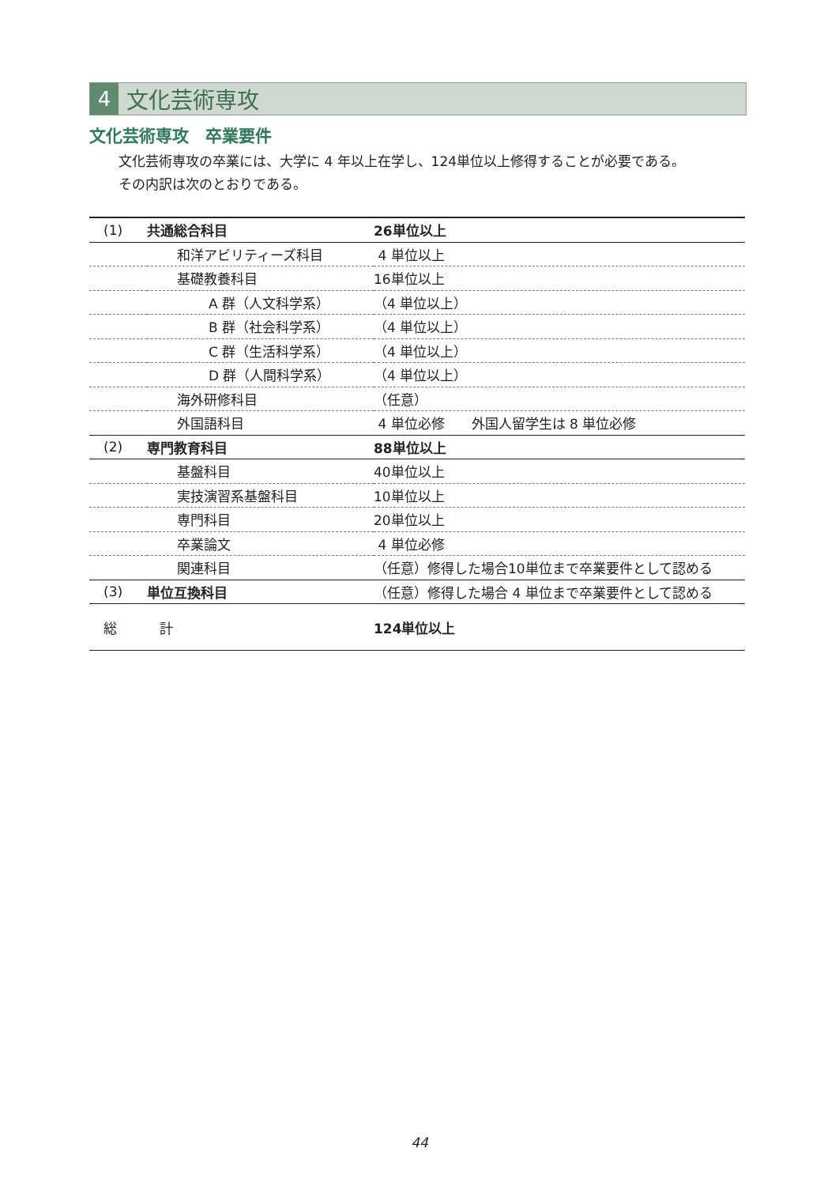4
文化芸術専攻
文化芸術専攻　卒業要件
文化芸術専攻の卒業には、大学に 4 年以上在学し、124単位以上修得することが必要である。
その内訳は次のとおりである。
| (1) | 共通総合科目 | 26単位以上 |
| | 和洋アビリティーズ科目 | 4 単位以上 |
| | 基礎教養科目 | 16単位以上 |
| | A 群（人文科学系） | （4 単位以上） |
| | B 群（社会科学系） | （4 単位以上） |
| | C 群（生活科学系） | （4 単位以上） |
| | D 群（人間科学系） | （4 単位以上） |
| | 海外研修科目 | （任意） |
| | 外国語科目 | 4 単位必修 外国人留学生は 8 単位必修 |
| (2) | 専門教育科目 | 88単位以上 |
| | 基盤科目 | 40単位以上 |
| | 実技演習系基盤科目 | 10単位以上 |
| | 専門科目 | 20単位以上 |
| | 卒業論文 | 4 単位必修 |
| | 関連科目 | （任意）修得した場合10単位まで卒業要件として認める |
| (3) | 単位互換科目 | （任意）修得した場合 4 単位まで卒業要件として認める |
| 総 | 計 | 124単位以上 |
44